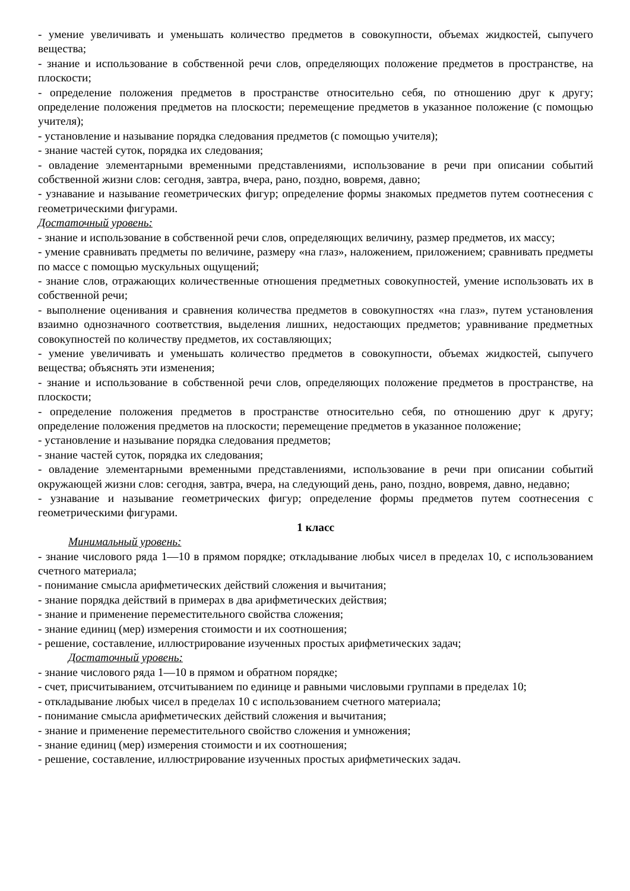- умение увеличивать и уменьшать количество предметов в совокупности, объемах жидкостей, сыпучего вещества;
- знание и использование в собственной речи слов, определяющих положение предметов в пространстве, на плоскости;
- определение положения предметов в пространстве относительно себя, по отношению друг к другу; определение положения предметов на плоскости; перемещение предметов в указанное положение (с помощью учителя);
- установление и называние порядка следования предметов (с помощью учителя);
- знание частей суток, порядка их следования;
- овладение элементарными временными представлениями, использование в речи при описании событий собственной жизни слов: сегодня, завтра, вчера, рано, поздно, вовремя, давно;
- узнавание и называние геометрических фигур; определение формы знакомых предметов путем соотнесения с геометрическими фигурами.
Достаточный уровень:
- знание и использование в собственной речи слов, определяющих величину, размер предметов, их массу;
- умение сравнивать предметы по величине, размеру «на глаз», наложением, приложением; сравнивать предметы по массе с помощью мускульных ощущений;
- знание слов, отражающих количественные отношения предметных совокупностей, умение использовать их в собственной речи;
- выполнение оценивания и сравнения количества предметов в совокупностях «на глаз», путем установления взаимно однозначного соответствия, выделения лишних, недостающих предметов; уравнивание предметных совокупностей по количеству предметов, их составляющих;
- умение увеличивать и уменьшать количество предметов в совокупности, объемах жидкостей, сыпучего вещества; объяснять эти изменения;
- знание и использование в собственной речи слов, определяющих положение предметов в пространстве, на плоскости;
- определение положения предметов в пространстве относительно себя, по отношению друг к другу; определение положения предметов на плоскости; перемещение предметов в указанное положение;
- установление и называние порядка следования предметов;
- знание частей суток, порядка их следования;
- овладение элементарными временными представлениями, использование в речи при описании событий окружающей жизни слов: сегодня, завтра, вчера, на следующий день, рано, поздно, вовремя, давно, недавно;
- узнавание и называние геометрических фигур; определение формы предметов путем соотнесения с геометрическими фигурами.
1 класс
Минимальный уровень:
- знание числового ряда 1—10 в прямом порядке; откладывание любых чисел в пределах 10, с использованием счетного материала;
- понимание смысла арифметических действий сложения и вычитания;
- знание порядка действий в примерах в два арифметических действия;
- знание и применение переместительного свойства сложения;
- знание единиц (мер) измерения стоимости и их соотношения;
- решение, составление, иллюстрирование изученных простых арифметических задач;
Достаточный уровень:
- знание числового ряда 1—10 в прямом и обратном порядке;
- счет, присчитыванием, отсчитыванием по единице и равными числовыми группами в пределах 10;
- откладывание любых чисел в пределах 10 с использованием счетного материала;
- понимание смысла арифметических действий сложения и вычитания;
- знание и применение переместительного свойство сложения и умножения;
- знание единиц (мер) измерения стоимости и их соотношения;
- решение, составление, иллюстрирование изученных простых арифметических задач.